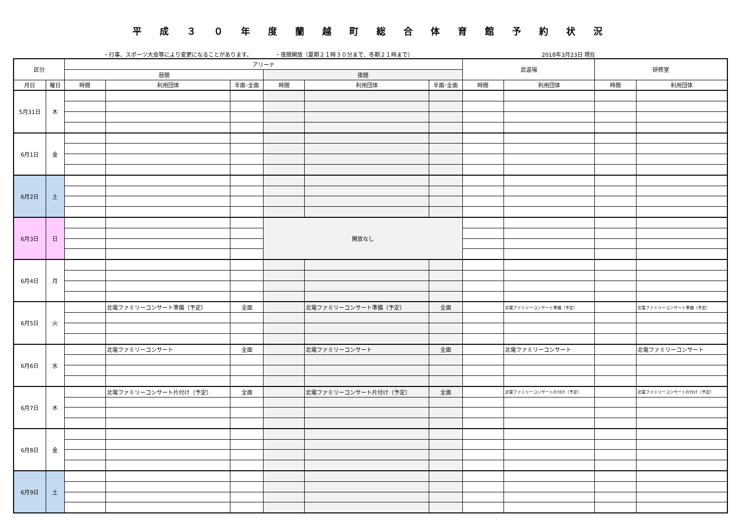平成３０年度蘭越町総合体育館予約状況
・行事、スポーツ大会等により変更になることがあります。 ・夜間開放（夏期２１時３０分まで、冬期２１時まで） 2018年3月23日 現在
| 区分 | | アリーナ | | | | | | 武道場 | | 研修室 | |
| --- | --- | --- | --- | --- | --- | --- | --- | --- | --- | --- | --- |
| | | 昼間 | | | 夜間 | | | | | | |
| 月日 | 曜日 | 時間 | 利用団体 | 半面･全面 | 時間 | 利用団体 | 半面･全面 | 時間 | 利用団体 | 時間 | 利用団体 |
| 5月31日 | 木 | | | | | | | | | | |
| 6月1日 | 金 | | | | | | | | | | |
| 6月2日 | 土 | | | | | | | | | | |
| 6月3日 | 日 | | | | 開放なし | | | | | | |
| 6月4日 | 月 | | | | | | | | | | |
| 6月5日 | 火 | | 北電ファミリーコンサート準備（予定） | 全面 | | 北電ファミリーコンサート準備（予定） | 全面 | | 北電ファミリーコンサート準備（予定） | | 北電ファミリーコンサート準備（予定） |
| 6月6日 | 水 | | 北電ファミリーコンサート | 全面 | | 北電ファミリーコンサート | 全面 | | 北電ファミリーコンサート | | 北電ファミリーコンサート |
| 6月7日 | 木 | | 北電ファミリーコンサート片付け（予定） | 全面 | | 北電ファミリーコンサート片付け（予定） | 全面 | | 北電ファミリーコンサート片付け（予定） | | 北電ファミリーコンサート片付け（予定） |
| 6月8日 | 金 | | | | | | | | | | |
| 6月9日 | 土 | | | | | | | | | | |